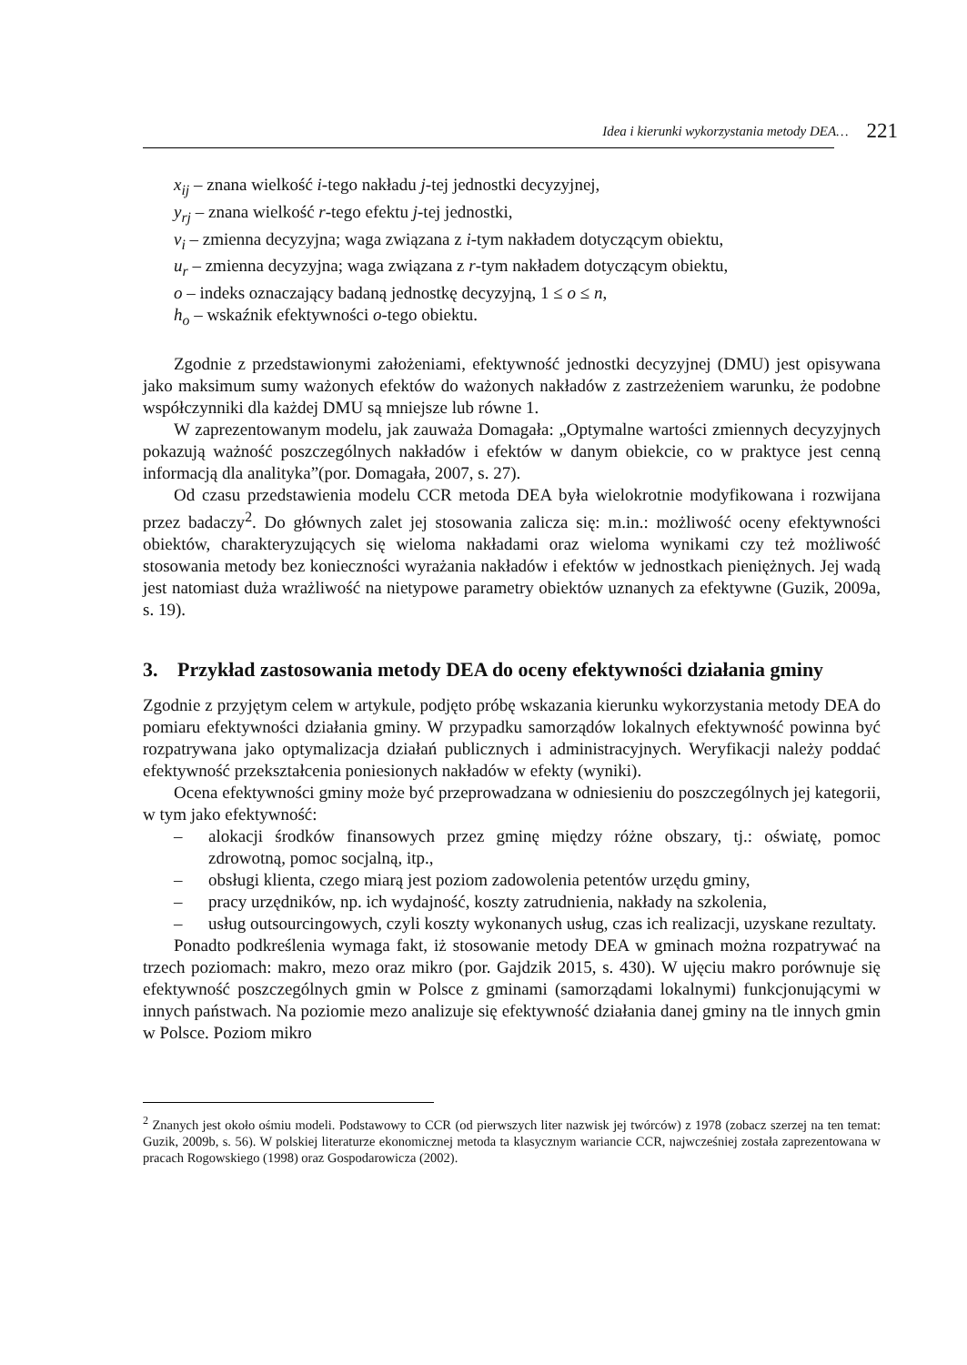Idea i kierunki wykorzystania metody DEA… 221
x<sub>ij</sub> – znana wielkość i-tego nakładu j-tej jednostki decyzyjnej,
y<sub>rj</sub> – znana wielkość r-tego efektu j-tej jednostki,
v<sub>i</sub> – zmienna decyzyjna; waga związana z i-tym nakładem dotyczącym obiektu,
u<sub>r</sub> – zmienna decyzyjna; waga związana z r-tym nakładem dotyczącym obiektu,
o – indeks oznaczający badaną jednostkę decyzyjną, 1 ≤ o ≤ n,
h<sub>o</sub> – wskaźnik efektywności o-tego obiektu.
Zgodnie z przedstawionymi założeniami, efektywność jednostki decyzyjnej (DMU) jest opisywana jako maksimum sumy ważonych efektów do ważonych nakładów z zastrzeżeniem warunku, że podobne współczynniki dla każdej DMU są mniejsze lub równe 1.
W zaprezentowanym modelu, jak zauważa Domagała: „Optymalne wartości zmiennych decyzyjnych pokazują ważność poszczególnych nakładów i efektów w danym obiekcie, co w praktyce jest cenną informacją dla analityka”(por. Domagała, 2007, s. 27).
Od czasu przedstawienia modelu CCR metoda DEA była wielokrotnie modyfikowana i rozwijana przez badaczy<sup>2</sup>. Do głównych zalet jej stosowania zalicza się: m.in.: możliwość oceny efektywności obiektów, charakteryzujących się wieloma nakładami oraz wieloma wynikami czy też możliwość stosowania metody bez konieczności wyrażania nakładów i efektów w jednostkach pieniężnych. Jej wadą jest natomiast duża wrażliwość na nietypowe parametry obiektów uznanych za efektywne (Guzik, 2009a, s. 19).
3. Przykład zastosowania metody DEA do oceny efektywności działania gminy
Zgodnie z przyjętym celem w artykule, podjęto próbę wskazania kierunku wykorzystania metody DEA do pomiaru efektywności działania gminy. W przypadku samorządów lokalnych efektywność powinna być rozpatrywana jako optymalizacja działań publicznych i administracyjnych. Weryfikacji należy poddać efektywność przekształcenia poniesionych nakładów w efekty (wyniki).
Ocena efektywności gminy może być przeprowadzana w odniesieniu do poszczególnych jej kategorii, w tym jako efektywność:
– alokacji środków finansowych przez gminę między różne obszary, tj.: oświatę, pomoc zdrowotną, pomoc socjalną, itp.,
– obsługi klienta, czego miarą jest poziom zadowolenia petentów urzędu gminy,
– pracy urzędników, np. ich wydajność, koszty zatrudnienia, nakłady na szkolenia,
– usług outsourcingowych, czyli koszty wykonanych usług, czas ich realizacji, uzyskane rezultaty.
Ponadto podkreślenia wymaga fakt, iż stosowanie metody DEA w gminach można rozpatrywać na trzech poziomach: makro, mezo oraz mikro (por. Gajdzik 2015, s. 430). W ujęciu makro porównuje się efektywność poszczególnych gmin w Polsce z gminami (samorządami lokalnymi) funkcjonującymi w innych państwach. Na poziomie mezo analizuje się efektywność działania danej gminy na tle innych gmin w Polsce. Poziom mikro
<sup>2</sup> Znanych jest około ośmiu modeli. Podstawowy to CCR (od pierwszych liter nazwisk jej twórców) z 1978 (zobacz szerzej na ten temat: Guzik, 2009b, s. 56). W polskiej literaturze ekonomicznej metoda ta klasycznym wariancie CCR, najwcześniej została zaprezentowana w pracach Rogowskiego (1998) oraz Gospodarowicza (2002).